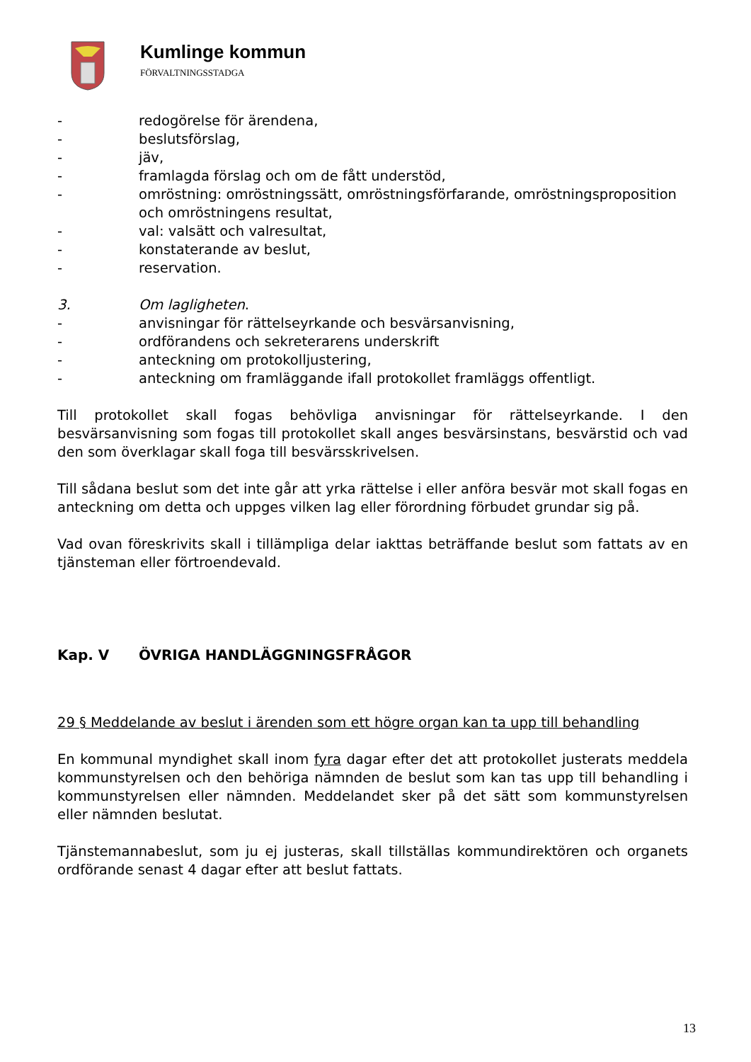Kumlinge kommun
FÖRVALTNINGSSTADGA
- redogörelse för ärendena,
- beslutsförslag,
- jäv,
- framlagda förslag och om de fått understöd,
- omröstning: omröstningssätt, omröstningsförfarande, omröstningsproposition och omröstningens resultat,
- val: valsätt och valresultat,
- konstaterande av beslut,
- reservation.
3. Om lagligheten.
- anvisningar för rättelseyrkande och besvärsanvisning,
- ordförandens och sekreterarens underskrift
- anteckning om protokolljustering,
- anteckning om framläggande ifall protokollet framläggs offentligt.
Till protokollet skall fogas behövliga anvisningar för rättelseyrkande. I den besvärsanvisning som fogas till protokollet skall anges besvärsinstans, besvärstid och vad den som överklagar skall foga till besvärsskrivelsen.
Till sådana beslut som det inte går att yrka rättelse i eller anföra besvär mot skall fogas en anteckning om detta och uppges vilken lag eller förordning förbudet grundar sig på.
Vad ovan föreskrivits skall i tillämpliga delar iakttas beträffande beslut som fattats av en tjänsteman eller förtroendevald.
Kap. V ÖVRIGA HANDLÄGGNINGSFRÅGOR
29 § Meddelande av beslut i ärenden som ett högre organ kan ta upp till behandling
En kommunal myndighet skall inom fyra dagar efter det att protokollet justerats meddela kommunstyrelsen och den behöriga nämnden de beslut som kan tas upp till behandling i kommunstyrelsen eller nämnden. Meddelandet sker på det sätt som kommunstyrelsen eller nämnden beslutat.
Tjänstemannabeslut, som ju ej justeras, skall tillställas kommundirektören och organets ordförande senast 4 dagar efter att beslut fattats.
13